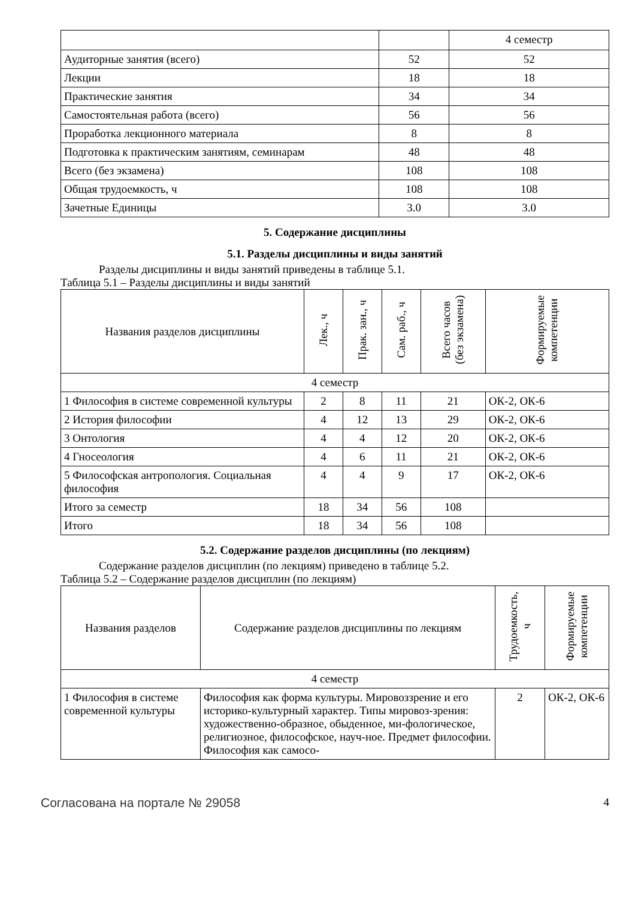| | | 4 семестр |
| Аудиторные занятия (всего) | 52 | 52 |
| Лекции | 18 | 18 |
| Практические занятия | 34 | 34 |
| Самостоятельная работа (всего) | 56 | 56 |
| Проработка лекционного материала | 8 | 8 |
| Подготовка к практическим занятиям, семинарам | 48 | 48 |
| Всего (без экзамена) | 108 | 108 |
| Общая трудоемкость, ч | 108 | 108 |
| Зачетные Единицы | 3.0 | 3.0 |
5. Содержание дисциплины
5.1. Разделы дисциплины и виды занятий
Разделы дисциплины и виды занятий приведены в таблице 5.1.
Таблица 5.1 – Разделы дисциплины и виды занятий
| Названия разделов дисциплины | Лек., ч | Прак. зан., ч | Сам. раб., ч | Всего часов (без экзамена) | Формируемые компетенции |
| --- | --- | --- | --- | --- | --- |
| 4 семестр | | | | | |
| 1 Философия в системе современной культуры | 2 | 8 | 11 | 21 | ОК-2, ОК-6 |
| 2 История философии | 4 | 12 | 13 | 29 | ОК-2, ОК-6 |
| 3 Онтология | 4 | 4 | 12 | 20 | ОК-2, ОК-6 |
| 4 Гносеология | 4 | 6 | 11 | 21 | ОК-2, ОК-6 |
| 5 Философская антропология. Социальная философия | 4 | 4 | 9 | 17 | ОК-2, ОК-6 |
| Итого за семестр | 18 | 34 | 56 | 108 | |
| Итого | 18 | 34 | 56 | 108 | |
5.2. Содержание разделов дисциплины (по лекциям)
Содержание разделов дисциплин (по лекциям) приведено в таблице 5.2.
Таблица 5.2 – Содержание разделов дисциплин (по лекциям)
| Названия разделов | Содержание разделов дисциплины по лекциям | Трудоемкость, ч | Формируемые компетенции |
| --- | --- | --- | --- |
| 4 семестр | | | |
| 1 Философия в системе современной культуры | Философия как форма культуры. Мировоззрение и его историко-культурный характер. Типы мировоз-зрения: художественно-образное, обыденное, ми-фологическое, религиозное, философское, науч-ное. Предмет философии. Философия как самосо- | 2 | ОК-2, ОК-6 |
Согласована на портале № 29058 4